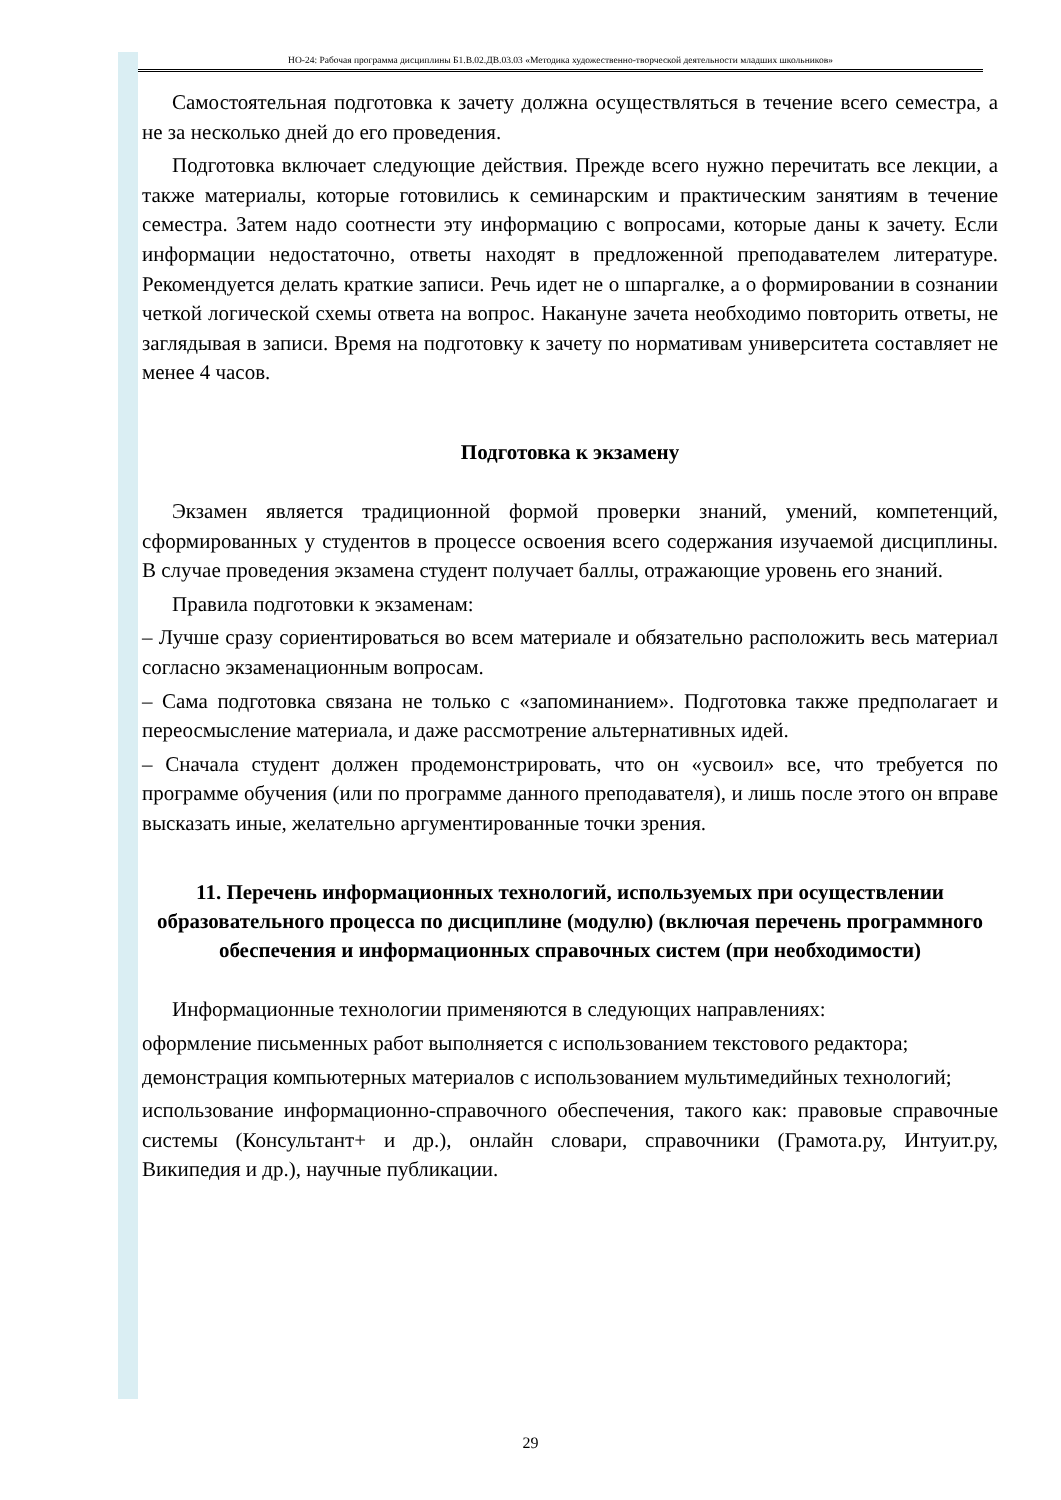НО-24: Рабочая программа дисциплины Б1.В.02.ДВ.03.03 «Методика художественно-творческой деятельности младших школьников»
Самостоятельная подготовка к зачету должна осуществляться в течение всего семестра, а не за несколько дней до его проведения.
Подготовка включает следующие действия. Прежде всего нужно перечитать все лекции, а также материалы, которые готовились к семинарским и практическим занятиям в течение семестра. Затем надо соотнести эту информацию с вопросами, которые даны к зачету. Если информации недостаточно, ответы находят в предложенной преподавателем литературе. Рекомендуется делать краткие записи. Речь идет не о шпаргалке, а о формировании в сознании четкой логической схемы ответа на вопрос. Накануне зачета необходимо повторить ответы, не заглядывая в записи. Время на подготовку к зачету по нормативам университета составляет не менее 4 часов.
Подготовка к экзамену
Экзамен является традиционной формой проверки знаний, умений, компетенций, сформированных у студентов в процессе освоения всего содержания изучаемой дисциплины. В случае проведения экзамена студент получает баллы, отражающие уровень его знаний.
Правила подготовки к экзаменам:
– Лучше сразу сориентироваться во всем материале и обязательно расположить весь материал согласно экзаменационным вопросам.
– Сама подготовка связана не только с «запоминанием». Подготовка также предполагает и переосмысление материала, и даже рассмотрение альтернативных идей.
– Сначала студент должен продемонстрировать, что он «усвоил» все, что требуется по программе обучения (или по программе данного преподавателя), и лишь после этого он вправе высказать иные, желательно аргументированные точки зрения.
11. Перечень информационных технологий, используемых при осуществлении образовательного процесса по дисциплине (модулю) (включая перечень программного обеспечения и информационных справочных систем (при необходимости)
Информационные технологии применяются в следующих направлениях:
оформление письменных работ выполняется с использованием текстового редактора;
демонстрация компьютерных материалов с использованием мультимедийных технологий;
использование информационно-справочного обеспечения, такого как: правовые справочные системы (Консультант+ и др.), онлайн словари, справочники (Грамота.ру, Интуит.ру, Википедия и др.), научные публикации.
29